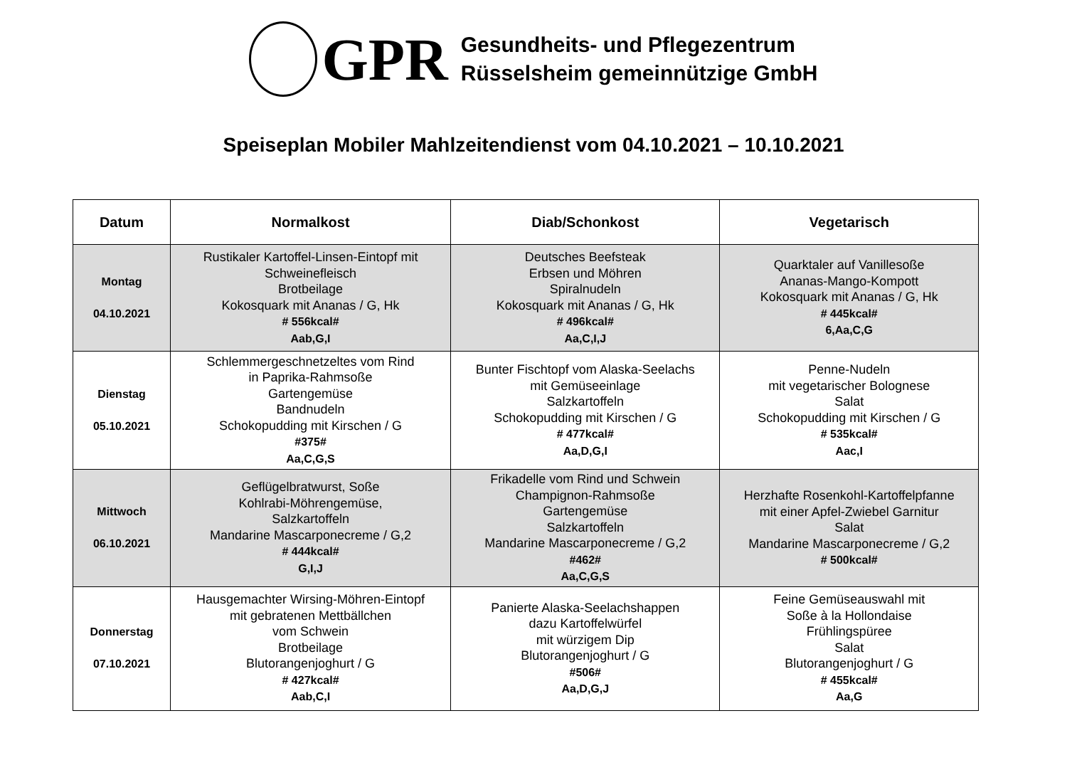GPR
Gesundheits- und Pflegezentrum
Rüsselsheim gemeinnützige GmbH
Speiseplan Mobiler Mahlzeitendienst vom 04.10.2021 – 10.10.2021
| Datum | Normalkost | Diab/Schonkost | Vegetarisch |
| --- | --- | --- | --- |
| Montag 04.10.2021 | Rustikaler Kartoffel-Linsen-Eintopf mit Schweinefleisch Brotbeilage Kokosquark mit Ananas / G, Hk # 556kcal# Aab,G,I | Deutsches Beefsteak Erbsen und Möhren Spiralnudeln Kokosquark mit Ananas / G, Hk # 496kcal# Aa,C,I,J | Quarktaler auf Vanillesoße Ananas-Mango-Kompott Kokosquark mit Ananas / G, Hk # 445kcal# 6,Aa,C,G |
| Dienstag 05.10.2021 | Schlemmergeschnetzeltes vom Rind in Paprika-Rahmsoße Gartengemüse Bandnudeln Schokopudding mit Kirschen / G #375# Aa,C,G,S | Bunter Fischtopf vom Alaska-Seelachs mit Gemüseeinlage Salzkartoffeln Schokopudding mit Kirschen / G # 477kcal# Aa,D,G,I | Penne-Nudeln mit vegetarischer Bolognese Salat Schokopudding mit Kirschen / G # 535kcal# Aac,I |
| Mittwoch 06.10.2021 | Geflügelbratwurst, Soße Kohlrabi-Möhrengemüse, Salzkartoffeln Mandarine Mascarponecreme / G,2 # 444kcal# G,I,J | Frikadelle vom Rind und Schwein Champignon-Rahmsoße Gartengemüse Salzkartoffeln Mandarine Mascarponecreme / G,2 #462# Aa,C,G,S | Herzhafte Rosenkohl-Kartoffelpfanne mit einer Apfel-Zwiebel Garnitur Salat Mandarine Mascarponecreme / G,2 # 500kcal# |
| Donnerstag 07.10.2021 | Hausgemachter Wirsing-Möhren-Eintopf mit gebratenen Mettbällchen vom Schwein Brotbeilage Blutorangenjoghurt / G # 427kcal# Aab,C,I | Panierte Alaska-Seelachshappen dazu Kartoffelwürfel mit würzigem Dip Blutorangenjoghurt / G #506# Aa,D,G,J | Feine Gemüseauswahl mit Soße à la Hollondaise Frühlingspüree Salat Blutorangenjoghurt / G # 455kcal# Aa,G |